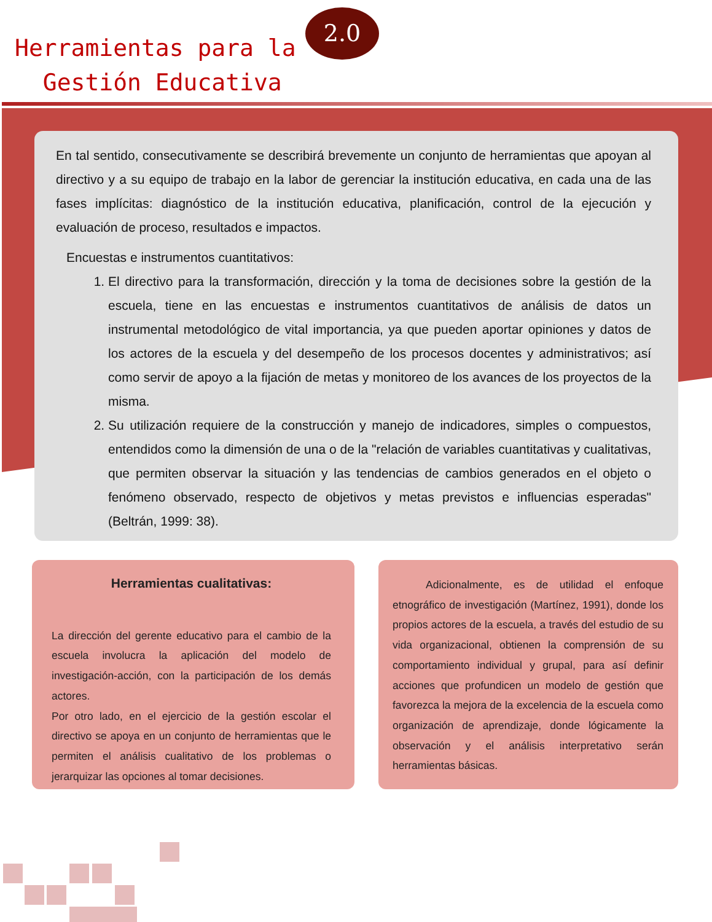Herramientas para la
Gestión Educativa
2.0
En tal sentido, consecutivamente se describirá brevemente un conjunto de herramientas que apoyan al directivo y a su equipo de trabajo en la labor de gerenciar la institución educativa, en cada una de las fases implícitas: diagnóstico de la institución educativa, planificación, control de la ejecución y evaluación de proceso, resultados e impactos.
Encuestas e instrumentos cuantitativos:
1. El directivo para la transformación, dirección y la toma de decisiones sobre la gestión de la escuela, tiene en las encuestas e instrumentos cuantitativos de análisis de datos un instrumental metodológico de vital importancia, ya que pueden aportar opiniones y datos de los actores de la escuela y del desempeño de los procesos docentes y administrativos; así como servir de apoyo a la fijación de metas y monitoreo de los avances de los proyectos de la misma.
2. Su utilización requiere de la construcción y manejo de indicadores, simples o compuestos, entendidos como la dimensión de una o de la "relación de variables cuantitativas y cualitativas, que permiten observar la situación y las tendencias de cambios generados en el objeto o fenómeno observado, respecto de objetivos y metas previstos e influencias esperadas" (Beltrán, 1999: 38).
Herramientas cualitativas:
La dirección del gerente educativo para el cambio de la escuela involucra la aplicación del modelo de investigación-acción, con la participación de los demás actores.
Por otro lado, en el ejercicio de la gestión escolar el directivo se apoya en un conjunto de herramientas que le permiten el análisis cualitativo de los problemas o jerarquizar las opciones al tomar decisiones.
Adicionalmente, es de utilidad el enfoque etnográfico de investigación (Martínez, 1991), donde los propios actores de la escuela, a través del estudio de su vida organizacional, obtienen la comprensión de su comportamiento individual y grupal, para así definir acciones que profundicen un modelo de gestión que favorezca la mejora de la excelencia de la escuela como organización de aprendizaje, donde lógicamente la observación y el análisis interpretativo serán herramientas básicas.